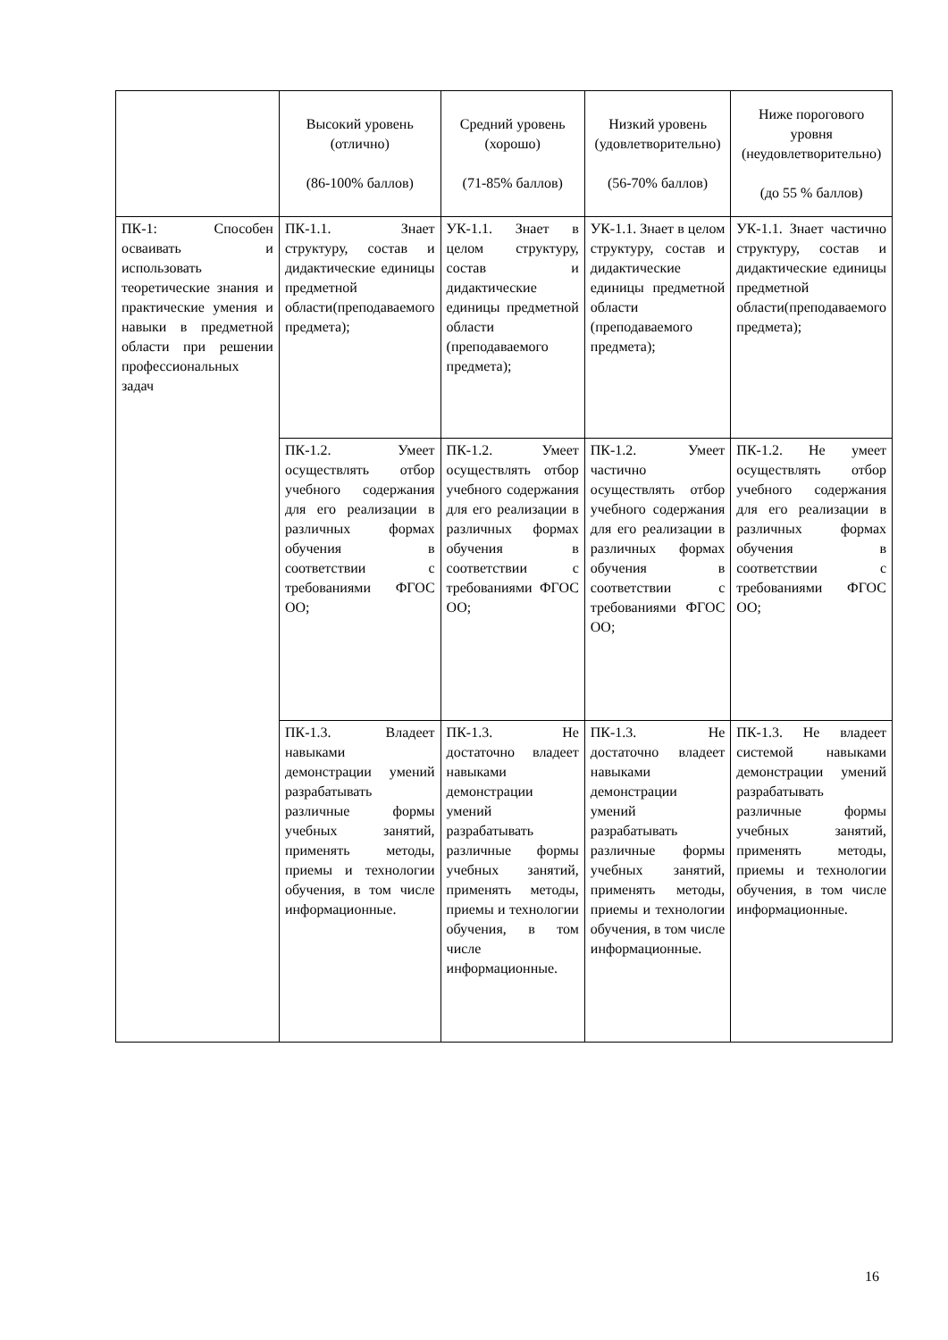| | Высокий уровень (отлично) (86-100% баллов) | Средний уровень (хорошо) (71-85% баллов) | Низкий уровень (удовлетворительно) (56-70% баллов) | Ниже порогового уровня (неудовлетворительно) (до 55 % баллов) |
| --- | --- | --- | --- | --- |
| ПК-1: Способен осваивать и использовать теоретические знания и практические умения и навыки в предметной области при решении профессиональных задач | ПК-1.1. Знает структуру, состав и дидактические единицы предметной области(преподаваемого предмета); | УК-1.1. Знает в целом структуру, состав и дидактические единицы предметной области (преподаваемого предмета); | УК-1.1. Знает в целом структуру, состав и дидактические единицы предметной области (преподаваемого предмета); | УК-1.1. Знает частично структуру, состав и дидактические единицы предметной области(преподаваемого предмета); |
| | ПК-1.2. Умеет осуществлять отбор учебного содержания для его реализации в различных формах обучения в соответствии с требованиями ФГОС ОО; | ПК-1.2. Умеет осуществлять отбор учебного содержания для его реализации в различных формах обучения в соответствии с требованиями ФГОС ОО; | ПК-1.2. Умеет частично осуществлять отбор учебного содержания для его реализации в различных формах обучения в соответствии с требованиями ФГОС ОО; | ПК-1.2. Не умеет осуществлять отбор учебного содержания для его реализации в различных формах обучения в соответствии с требованиями ФГОС ОО; |
| | ПК-1.3. Владеет навыками демонстрации умений разрабатывать различные формы учебных занятий, применять методы, приемы и технологии обучения, в том числе информационные. | ПК-1.3. Не достаточно владеет навыками демонстрации умений разрабатывать различные формы учебных занятий, применять методы, приемы и технологии обучения, в том числе информационные. | ПК-1.3. Не достаточно владеет навыками демонстрации умений разрабатывать различные формы учебных занятий, применять методы, приемы и технологии обучения, в том числе информационные. | ПК-1.3. Не владеет системой навыками демонстрации умений разрабатывать различные формы учебных занятий, применять методы, приемы и технологии обучения, в том числе информационные. |
16